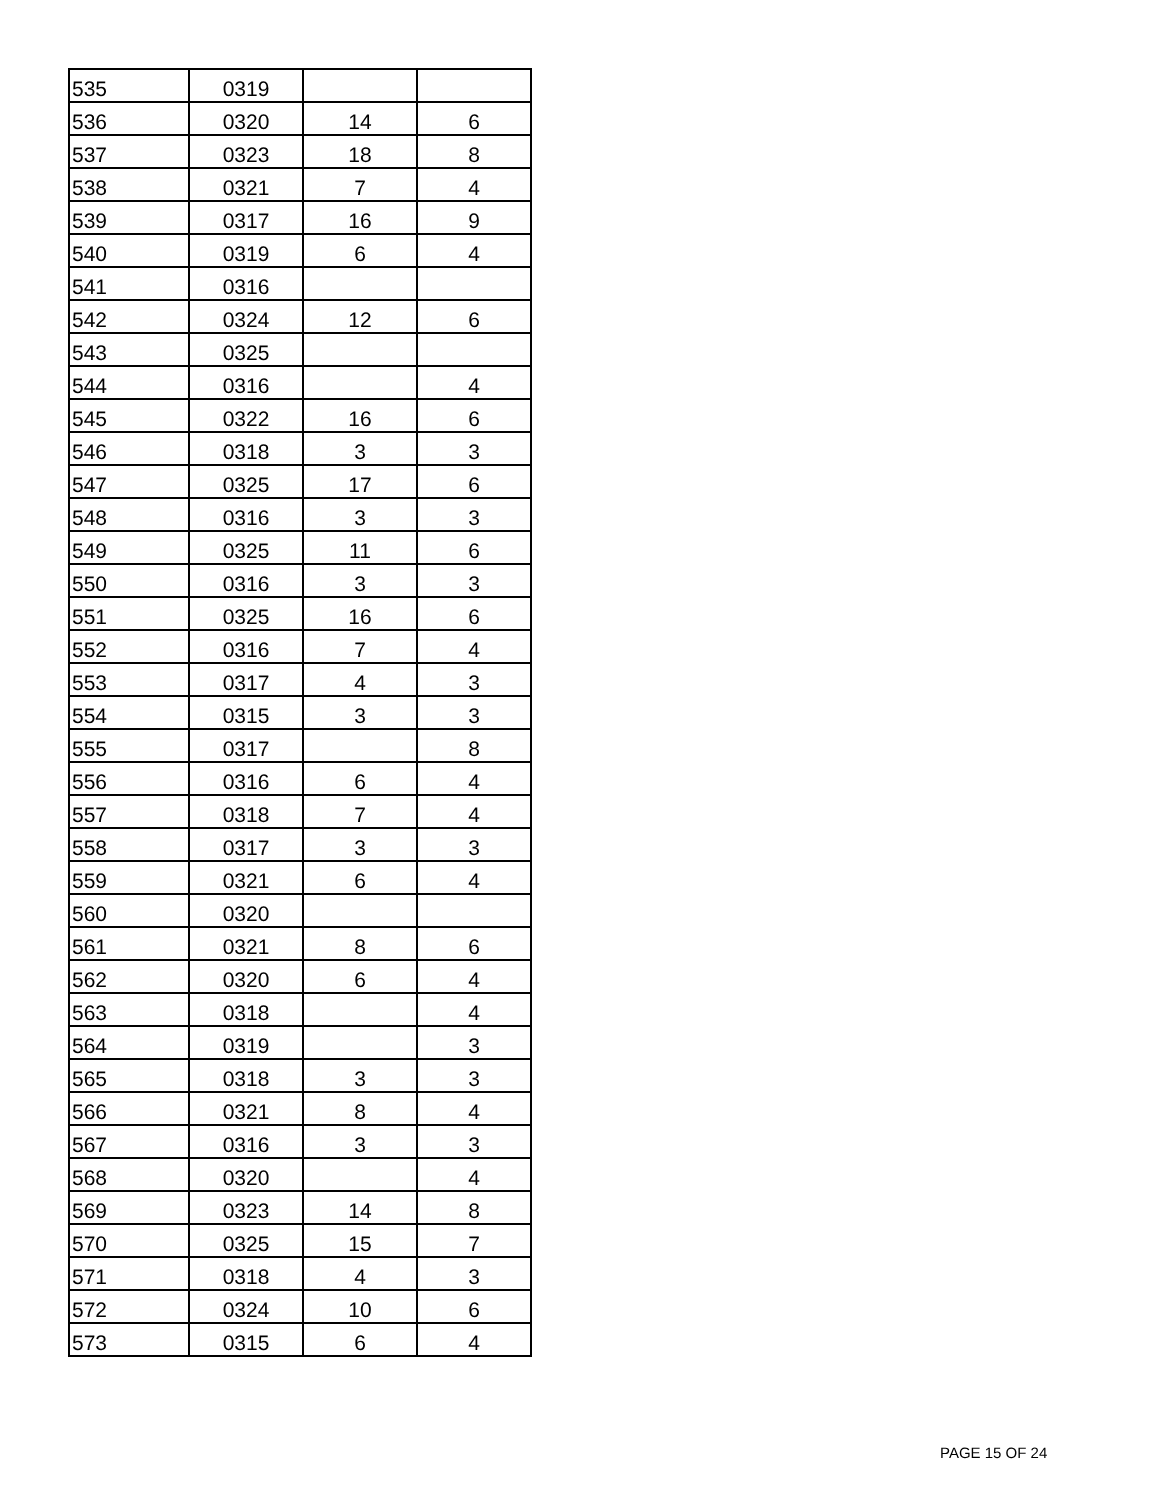| 535 | 0319 | | |
| 536 | 0320 | 14 | 6 |
| 537 | 0323 | 18 | 8 |
| 538 | 0321 | 7 | 4 |
| 539 | 0317 | 16 | 9 |
| 540 | 0319 | 6 | 4 |
| 541 | 0316 | | |
| 542 | 0324 | 12 | 6 |
| 543 | 0325 | | |
| 544 | 0316 | | 4 |
| 545 | 0322 | 16 | 6 |
| 546 | 0318 | 3 | 3 |
| 547 | 0325 | 17 | 6 |
| 548 | 0316 | 3 | 3 |
| 549 | 0325 | 11 | 6 |
| 550 | 0316 | 3 | 3 |
| 551 | 0325 | 16 | 6 |
| 552 | 0316 | 7 | 4 |
| 553 | 0317 | 4 | 3 |
| 554 | 0315 | 3 | 3 |
| 555 | 0317 | | 8 |
| 556 | 0316 | 6 | 4 |
| 557 | 0318 | 7 | 4 |
| 558 | 0317 | 3 | 3 |
| 559 | 0321 | 6 | 4 |
| 560 | 0320 | | |
| 561 | 0321 | 8 | 6 |
| 562 | 0320 | 6 | 4 |
| 563 | 0318 | | 4 |
| 564 | 0319 | | 3 |
| 565 | 0318 | 3 | 3 |
| 566 | 0321 | 8 | 4 |
| 567 | 0316 | 3 | 3 |
| 568 | 0320 | | 4 |
| 569 | 0323 | 14 | 8 |
| 570 | 0325 | 15 | 7 |
| 571 | 0318 | 4 | 3 |
| 572 | 0324 | 10 | 6 |
| 573 | 0315 | 6 | 4 |
PAGE 15 OF 24